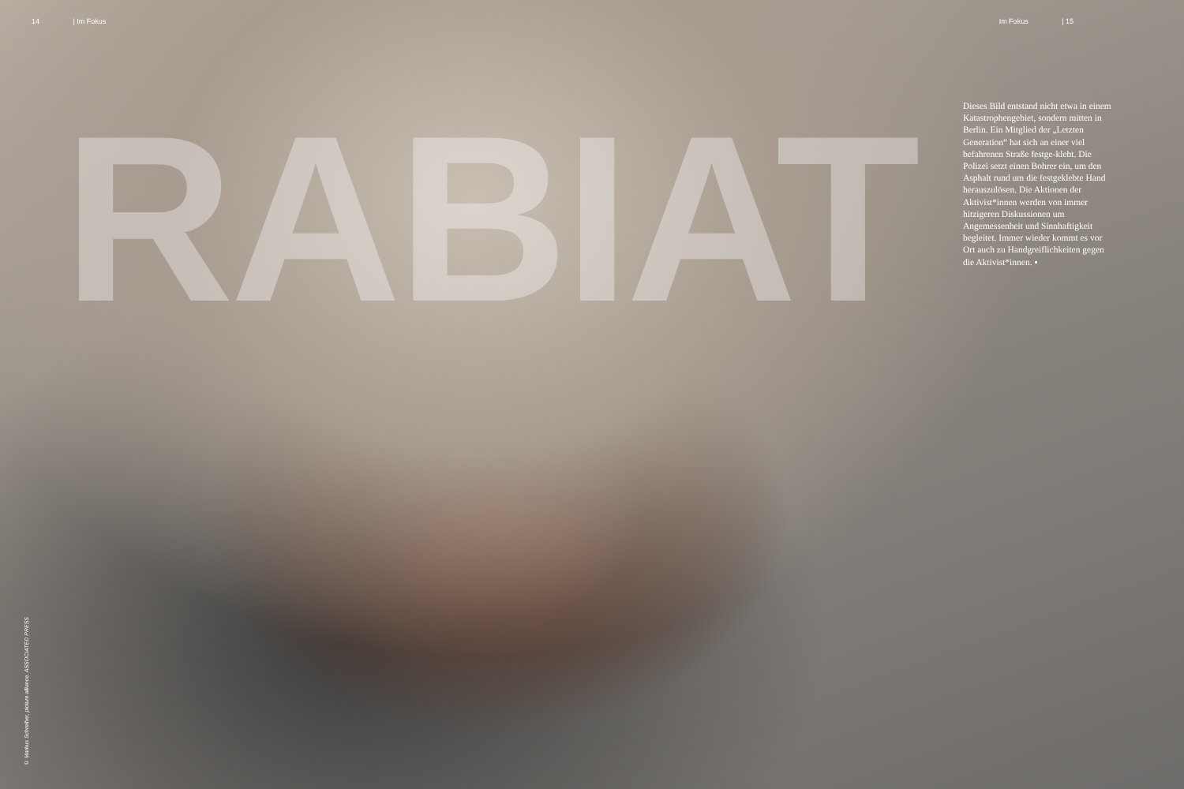14 | Im Fokus Im Fokus | 15
RABIAT
Dieses Bild entstand nicht etwa in einem Katastrophengebiet, sondern mitten in Berlin. Ein Mitglied der „Letzten Generation“ hat sich an einer viel befahrenen Straße festge-klebt. Die Polizei setzt einen Bohrer ein, um den Asphalt rund um die festgeklebte Hand herauszulösen. Die Aktionen der Aktivist*innen werden von immer hitzigeren Diskussionen um Angemessenheit und Sinnhaftigkeit begleitet. Immer wieder kommt es vor Ort auch zu Handgreiflichkeiten gegen die Aktivist*innen. ▪
© Markus Schreiber, picture alliance, ASSOCIATED PRESS